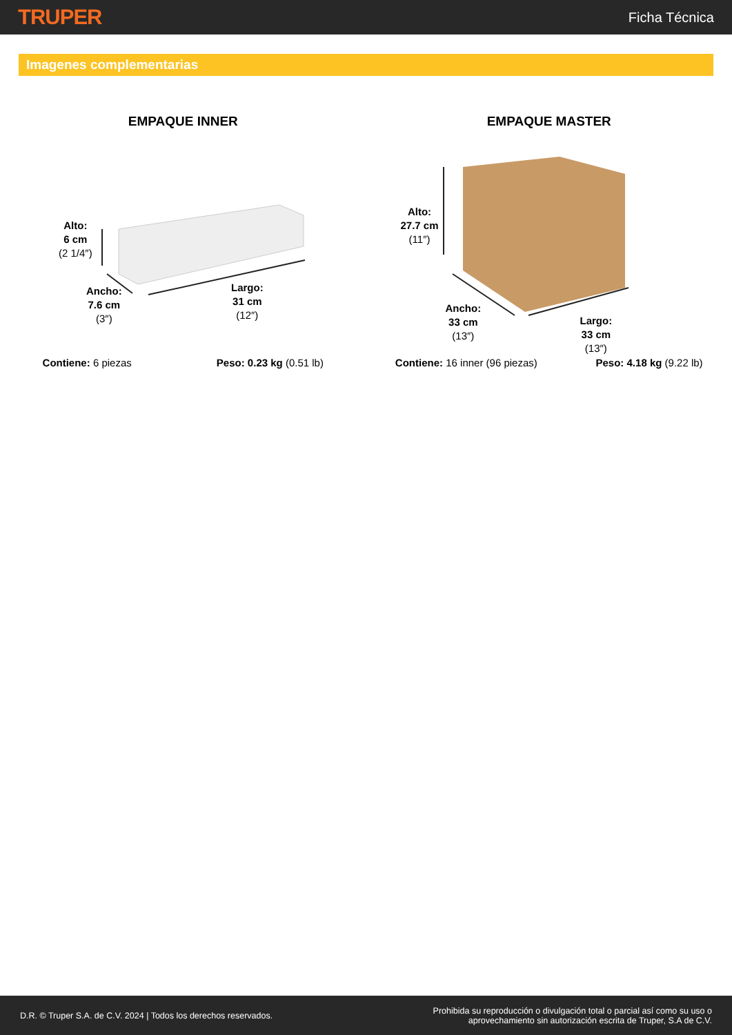TRUPER
Ficha Técnica
Imagenes complementarias
EMPAQUE INNER
Alto:
6 cm
(2 1/4″)
Ancho:
7.6 cm
(3″)
Largo:
31 cm
(12″)
Contiene: 6 piezas Peso: 0.23 kg (0.51 lb)
EMPAQUE MASTER
Alto:
27.7 cm
(11″)
Ancho:
33 cm
(13″)
Largo:
33 cm
(13″)
Contiene: 16 inner (96 piezas) Peso: 4.18 kg (9.22 lb)
D.R. © Truper S.A. de C.V. 2024 | Todos los derechos reservados.
Prohibida su reproducción o divulgación total o parcial así como su uso o
aprovechamiento sin autorización escrita de Truper, S.A de C.V.